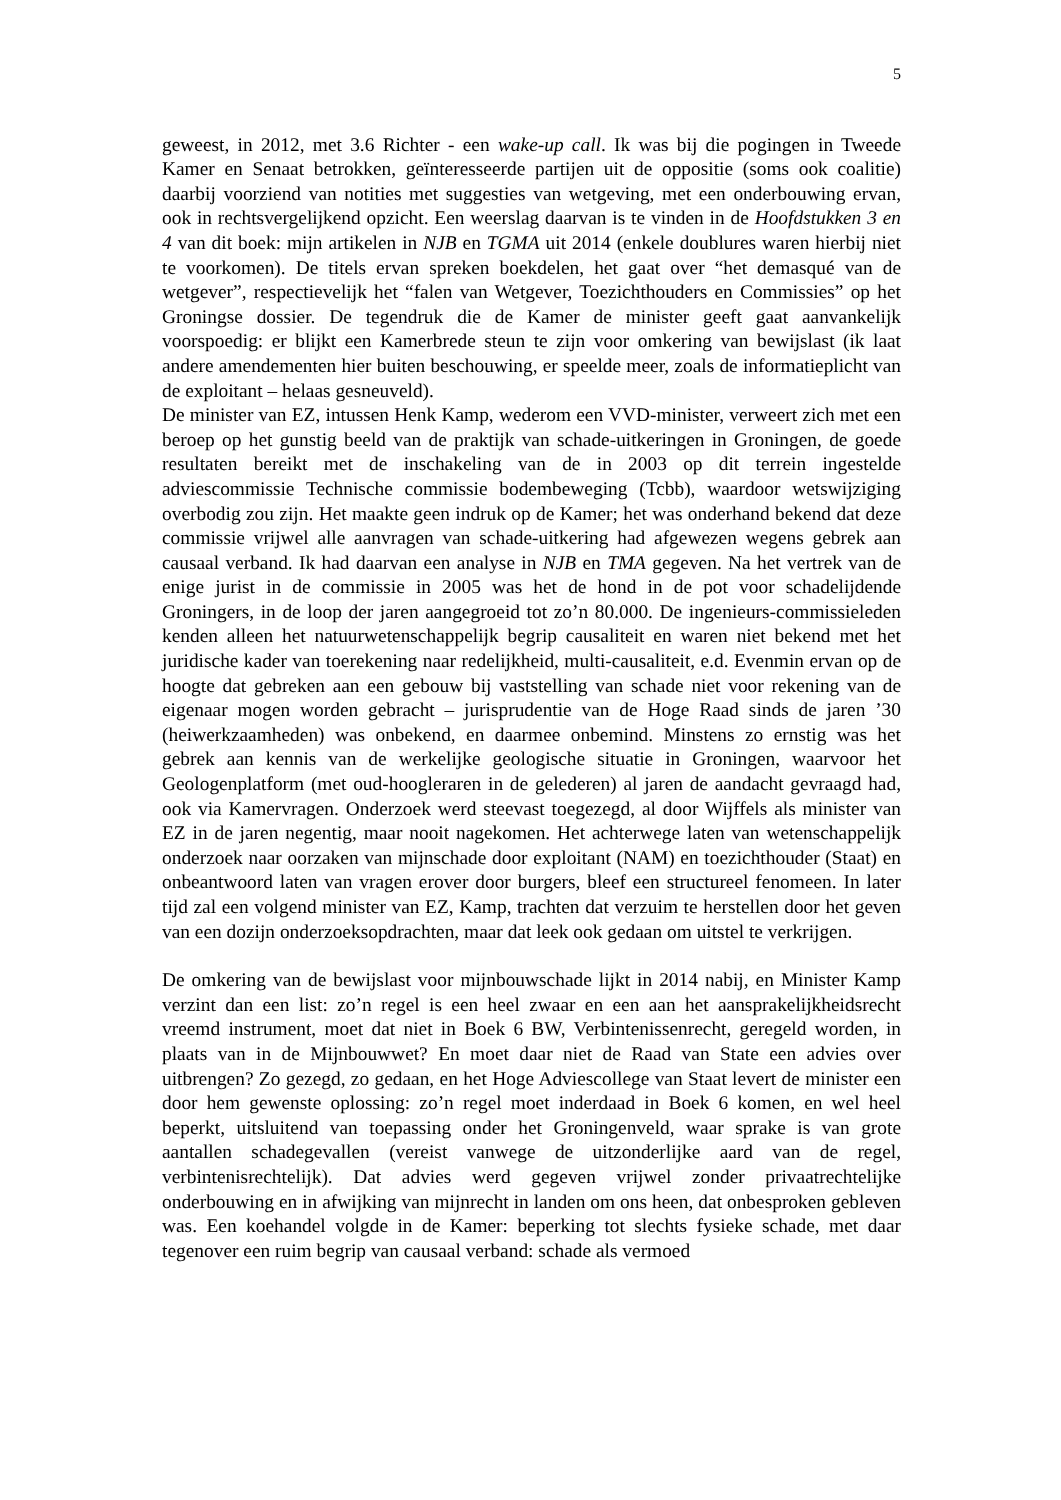5
geweest, in 2012, met 3.6 Richter - een wake-up call. Ik was bij die pogingen in Tweede Kamer en Senaat betrokken, geïnteresseerde partijen uit de oppositie (soms ook coalitie) daarbij voorziend van notities met suggesties van wetgeving, met een onderbouwing ervan, ook in rechtsvergelijkend opzicht. Een weerslag daarvan is te vinden in de Hoofdstukken 3 en 4 van dit boek: mijn artikelen in NJB en TGMA uit 2014 (enkele doublures waren hierbij niet te voorkomen). De titels ervan spreken boekdelen, het gaat over “het demasqué van de wetgever”, respectievelijk het “falen van Wetgever, Toezichthouders en Commissies” op het Groningse dossier. De tegendruk die de Kamer de minister geeft gaat aanvankelijk voorspoedig: er blijkt een Kamerbrede steun te zijn voor omkering van bewijslast (ik laat andere amendementen hier buiten beschouwing, er speelde meer, zoals de informatieplicht van de exploitant – helaas gesneuveld).
De minister van EZ, intussen Henk Kamp, wederom een VVD-minister, verweert zich met een beroep op het gunstig beeld van de praktijk van schade-uitkeringen in Groningen, de goede resultaten bereikt met de inschakeling van de in 2003 op dit terrein ingestelde adviescommissie Technische commissie bodembeweging (Tcbb), waardoor wetswijziging overbodig zou zijn. Het maakte geen indruk op de Kamer; het was onderhand bekend dat deze commissie vrijwel alle aanvragen van schade-uitkering had afgewezen wegens gebrek aan causaal verband. Ik had daarvan een analyse in NJB en TMA gegeven. Na het vertrek van de enige jurist in de commissie in 2005 was het de hond in de pot voor schadelijdende Groningers, in de loop der jaren aangegroeid tot zo’n 80.000. De ingenieurs-commissieleden kenden alleen het natuurwetenschappelijk begrip causaliteit en waren niet bekend met het juridische kader van toerekening naar redelijkheid, multi-causaliteit, e.d. Evenmin ervan op de hoogte dat gebreken aan een gebouw bij vaststelling van schade niet voor rekening van de eigenaar mogen worden gebracht – jurisprudentie van de Hoge Raad sinds de jaren ’30 (heiwerkzaamheden) was onbekend, en daarmee onbemind. Minstens zo ernstig was het gebrek aan kennis van de werkelijke geologische situatie in Groningen, waarvoor het Geologenplatform (met oud-hoogleraren in de gelederen) al jaren de aandacht gevraagd had, ook via Kamervragen. Onderzoek werd steevast toegezegd, al door Wijffels als minister van EZ in de jaren negentig, maar nooit nagekomen. Het achterwege laten van wetenschappelijk onderzoek naar oorzaken van mijnschade door exploitant (NAM) en toezichthouder (Staat) en onbeantwoord laten van vragen erover door burgers, bleef een structureel fenomeen. In later tijd zal een volgend minister van EZ, Kamp, trachten dat verzuim te herstellen door het geven van een dozijn onderzoeksopdrachten, maar dat leek ook gedaan om uitstel te verkrijgen.
De omkering van de bewijslast voor mijnbouwschade lijkt in 2014 nabij, en Minister Kamp verzint dan een list: zo’n regel is een heel zwaar en een aan het aansprakelijkheidsrecht vreemd instrument, moet dat niet in Boek 6 BW, Verbintenissenrecht, geregeld worden, in plaats van in de Mijnbouwwet? En moet daar niet de Raad van State een advies over uitbrengen? Zo gezegd, zo gedaan, en het Hoge Adviescollege van Staat levert de minister een door hem gewenste oplossing: zo’n regel moet inderdaad in Boek 6 komen, en wel heel beperkt, uitsluitend van toepassing onder het Groningenveld, waar sprake is van grote aantallen schadegevallen (vereist vanwege de uitzonderlijke aard van de regel, verbintenisrechtelijk). Dat advies werd gegeven vrijwel zonder privaatrechtelijke onderbouwing en in afwijking van mijnrecht in landen om ons heen, dat onbesproken gebleven was. Een koehandel volgde in de Kamer: beperking tot slechts fysieke schade, met daar tegenover een ruim begrip van causaal verband: schade als vermoed